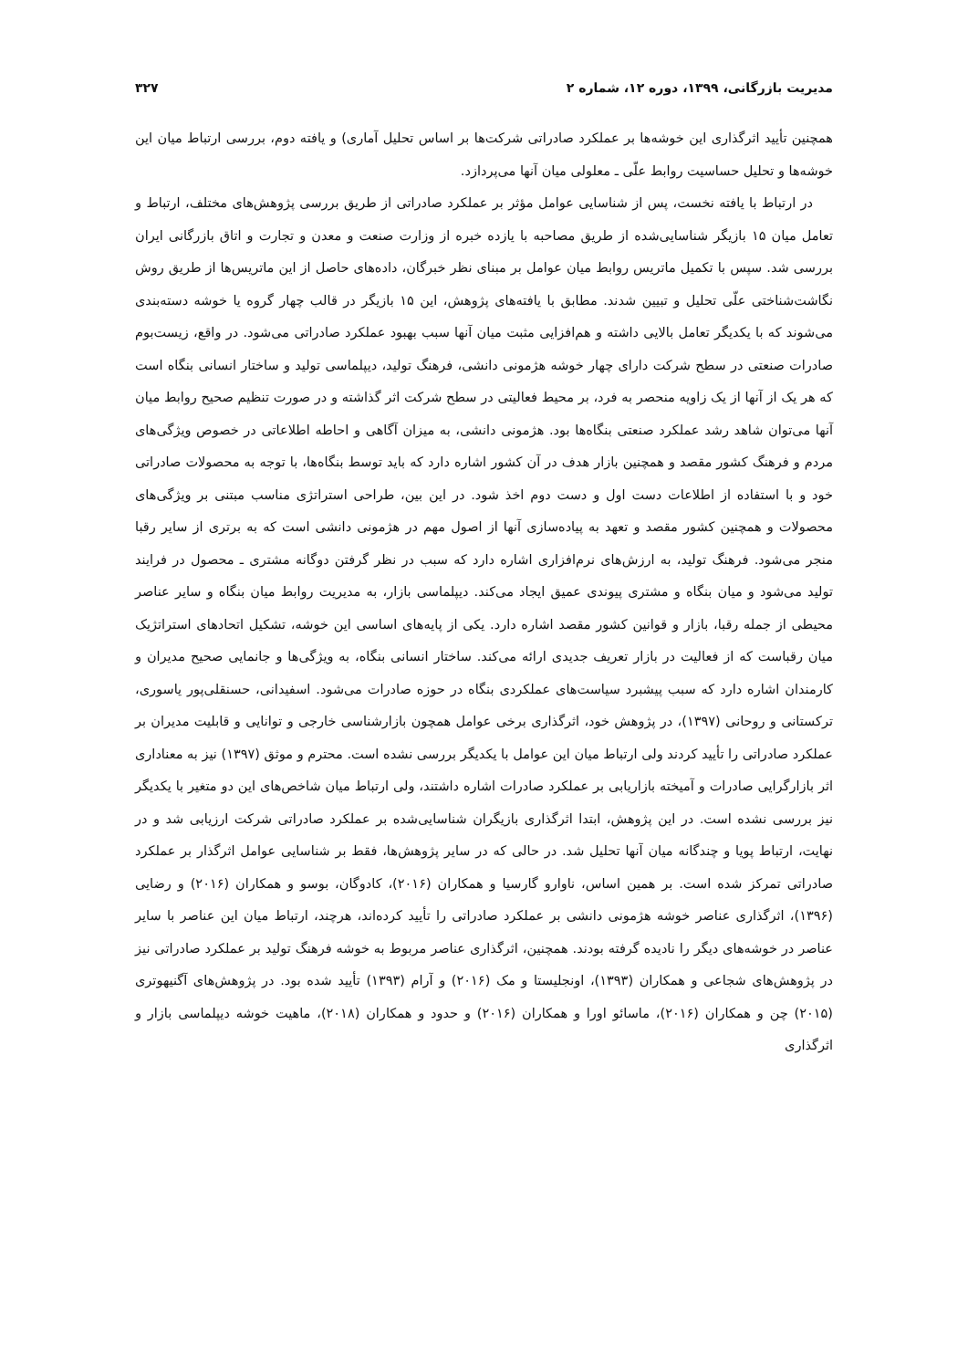مدیریت بازرگانی، ۱۳۹۹، دوره ۱۲، شماره ۲ ۳۲۷
همچنین تأیید اثرگذاری این خوشه‌ها بر عملکرد صادراتی شرکت‌ها بر اساس تحلیل آماری) و یافته دوم، بررسی ارتباط میان این خوشه‌ها و تحلیل حساسیت روابط علّی ـ معلولی میان آنها می‌پردازد.
در ارتباط با یافته نخست، پس از شناسایی عوامل مؤثر بر عملکرد صادراتی از طریق بررسی پژوهش‌های مختلف، ارتباط و تعامل میان ۱۵ بازیگر شناسایی‌شده از طریق مصاحبه با یازده خبره از وزارت صنعت و معدن و تجارت و اتاق بازرگانی ایران بررسی شد. سپس با تکمیل ماتریس روابط میان عوامل بر مبنای نظر خبرگان، داده‌های حاصل از این ماتریس‌ها از طریق روش نگاشت‌شناختی علّی تحلیل و تبیین شدند. مطابق با یافته‌های پژوهش، این ۱۵ بازیگر در قالب چهار گروه یا خوشه دسته‌بندی می‌شوند که با یکدیگر تعامل بالایی داشته و هم‌افزایی مثبت میان آنها سبب بهبود عملکرد صادراتی می‌شود. در واقع، زیست‌بوم صادرات صنعتی در سطح شرکت دارای چهار خوشه هژمونی دانشی، فرهنگ تولید، دیپلماسی تولید و ساختار انسانی بنگاه است که هر یک از آنها از یک زاویه منحصر به فرد، بر محیط فعالیتی در سطح شرکت اثر گذاشته و در صورت تنظیم صحیح روابط میان آنها می‌توان شاهد رشد عملکرد صنعتی بنگاه‌ها بود. هژمونی دانشی، به میزان آگاهی و احاطه اطلاعاتی در خصوص ویژگی‌های مردم و فرهنگ کشور مقصد و همچنین بازار هدف در آن کشور اشاره دارد که باید توسط بنگاه‌ها، با توجه به محصولات صادراتی خود و با استفاده از اطلاعات دست اول و دست دوم اخذ شود. در این بین، طراحی استراتژی مناسب مبتنی بر ویژگی‌های محصولات و همچنین کشور مقصد و تعهد به پیاده‌سازی آنها از اصول مهم در هژمونی دانشی است که به برتری از سایر رقبا منجر می‌شود. فرهنگ تولید، به ارزش‌های نرم‌افزاری اشاره دارد که سبب در نظر گرفتن دوگانه مشتری ـ محصول در فرایند تولید می‌شود و میان بنگاه و مشتری پیوندی عمیق ایجاد می‌کند. دیپلماسی بازار، به مدیریت روابط میان بنگاه و سایر عناصر محیطی از جمله رقبا، بازار و قوانین کشور مقصد اشاره دارد. یکی از پایه‌های اساسی این خوشه، تشکیل اتحادهای استراتژیک میان رقباست که از فعالیت در بازار تعریف جدیدی ارائه می‌کند. ساختار انسانی بنگاه، به ویژگی‌ها و جانمایی صحیح مدیران و کارمندان اشاره دارد که سبب پیشبرد سیاست‌های عملکردی بنگاه در حوزه صادرات می‌شود. اسفیدانی، حسنقلی‌پور یاسوری، ترکستانی و روحانی (۱۳۹۷)، در پژوهش خود، اثرگذاری برخی عوامل همچون بازارشناسی خارجی و توانایی و قابلیت مدیران بر عملکرد صادراتی را تأیید کردند ولی ارتباط میان این عوامل با یکدیگر بررسی نشده است. محترم و موثق (۱۳۹۷) نیز به معناداری اثر بازارگرایی صادرات و آمیخته بازاریابی بر عملکرد صادرات اشاره داشتند، ولی ارتباط میان شاخص‌های این دو متغیر با یکدیگر نیز بررسی نشده است. در این پژوهش، ابتدا اثرگذاری بازیگران شناسایی‌شده بر عملکرد صادراتی شرکت ارزیابی شد و در نهایت، ارتباط پویا و چندگانه میان آنها تحلیل شد. در حالی که در سایر پژوهش‌ها، فقط بر شناسایی عوامل اثرگذار بر عملکرد صادراتی تمرکز شده است. بر همین اساس، ناوارو گارسیا و همکاران (۲۰۱۶)، کادوگان، بوسو و همکاران (۲۰۱۶) و رضایی (۱۳۹۶)، اثرگذاری عناصر خوشه هژمونی دانشی بر عملکرد صادراتی را تأیید کرده‌اند، هرچند، ارتباط میان این عناصر با سایر عناصر در خوشه‌های دیگر را نادیده گرفته بودند. همچنین، اثرگذاری عناصر مربوط به خوشه فرهنگ تولید بر عملکرد صادراتی نیز در پژوهش‌های شجاعی و همکاران (۱۳۹۳)، اونجلیستا و مک (۲۰۱۶) و آرام (۱۳۹۳) تأیید شده بود. در پژوهش‌های آگنیهوتری (۲۰۱۵) چن و همکاران (۲۰۱۶)، ماسائو اورا و همکاران (۲۰۱۶) و حدود و همکاران (۲۰۱۸)، ماهیت خوشه دیپلماسی بازار و اثرگذاری